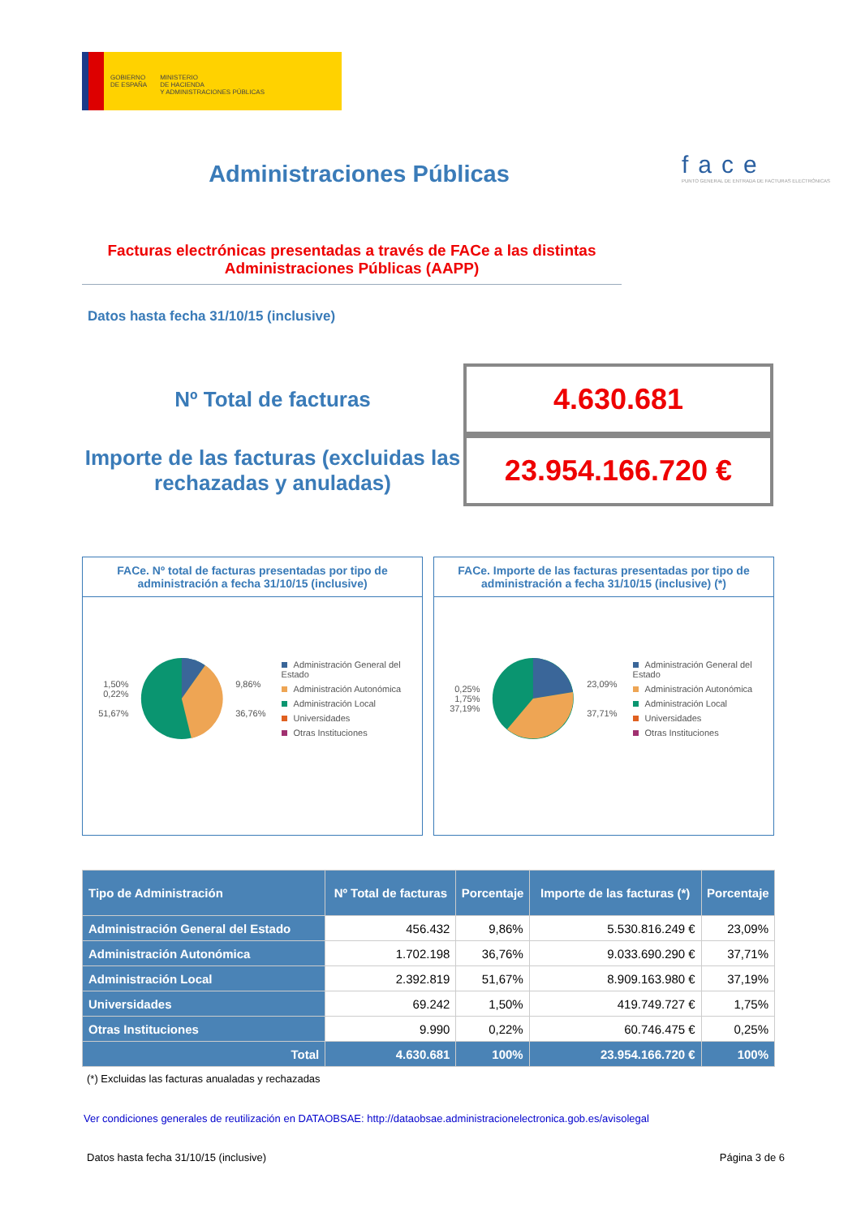GOBIERNO
DE ESPAÑA
MINISTERIO
DE HACIENDA
Y ADMINISTRACIONES PÚBLICAS
face
PUNTO GENERAL DE ENTRADA DE FACTURAS ELECTRÓNICAS
Administraciones Públicas
Facturas electrónicas presentadas a través de FACe a las distintas Administraciones Públicas (AAPP)
Datos hasta fecha 31/10/15 (inclusive)
Nº Total de facturas
4.630.681
Importe de las facturas (excluidas las rechazadas y anuladas)
23.954.166.720 €
FACe. Nº total de facturas presentadas por tipo de administración a fecha 31/10/15 (inclusive)
1,50%
0,22%
51,67%
9,86%
36,76%
Administración General del Estado
Administración Autonómica
Administración Local
Universidades
Otras Instituciones
FACe. Importe de las facturas presentadas por tipo de administración a fecha 31/10/15 (inclusive) (*)
0,25%
1,75%
37,19%
23,09%
37,71%
Administración General del Estado
Administración Autonómica
Administración Local
Universidades
Otras Instituciones
| Tipo de Administración | Nº Total de facturas | Porcentaje | Importe de las facturas (*) | Porcentaje |
| --- | --- | --- | --- | --- |
| Administración General del Estado | 456.432 | 9,86% | 5.530.816.249 € | 23,09% |
| Administración Autonómica | 1.702.198 | 36,76% | 9.033.690.290 € | 37,71% |
| Administración Local | 2.392.819 | 51,67% | 8.909.163.980 € | 37,19% |
| Universidades | 69.242 | 1,50% | 419.749.727 € | 1,75% |
| Otras Instituciones | 9.990 | 0,22% | 60.746.475 € | 0,25% |
| Total | 4.630.681 | 100% | 23.954.166.720 € | 100% |
(*) Excluidas las facturas anualadas y rechazadas
Ver condiciones generales de reutilización en DATAOBSAE: http://dataobsae.administracionelectronica.gob.es/avisolegal
Datos hasta fecha 31/10/15 (inclusive) Página 3 de 6